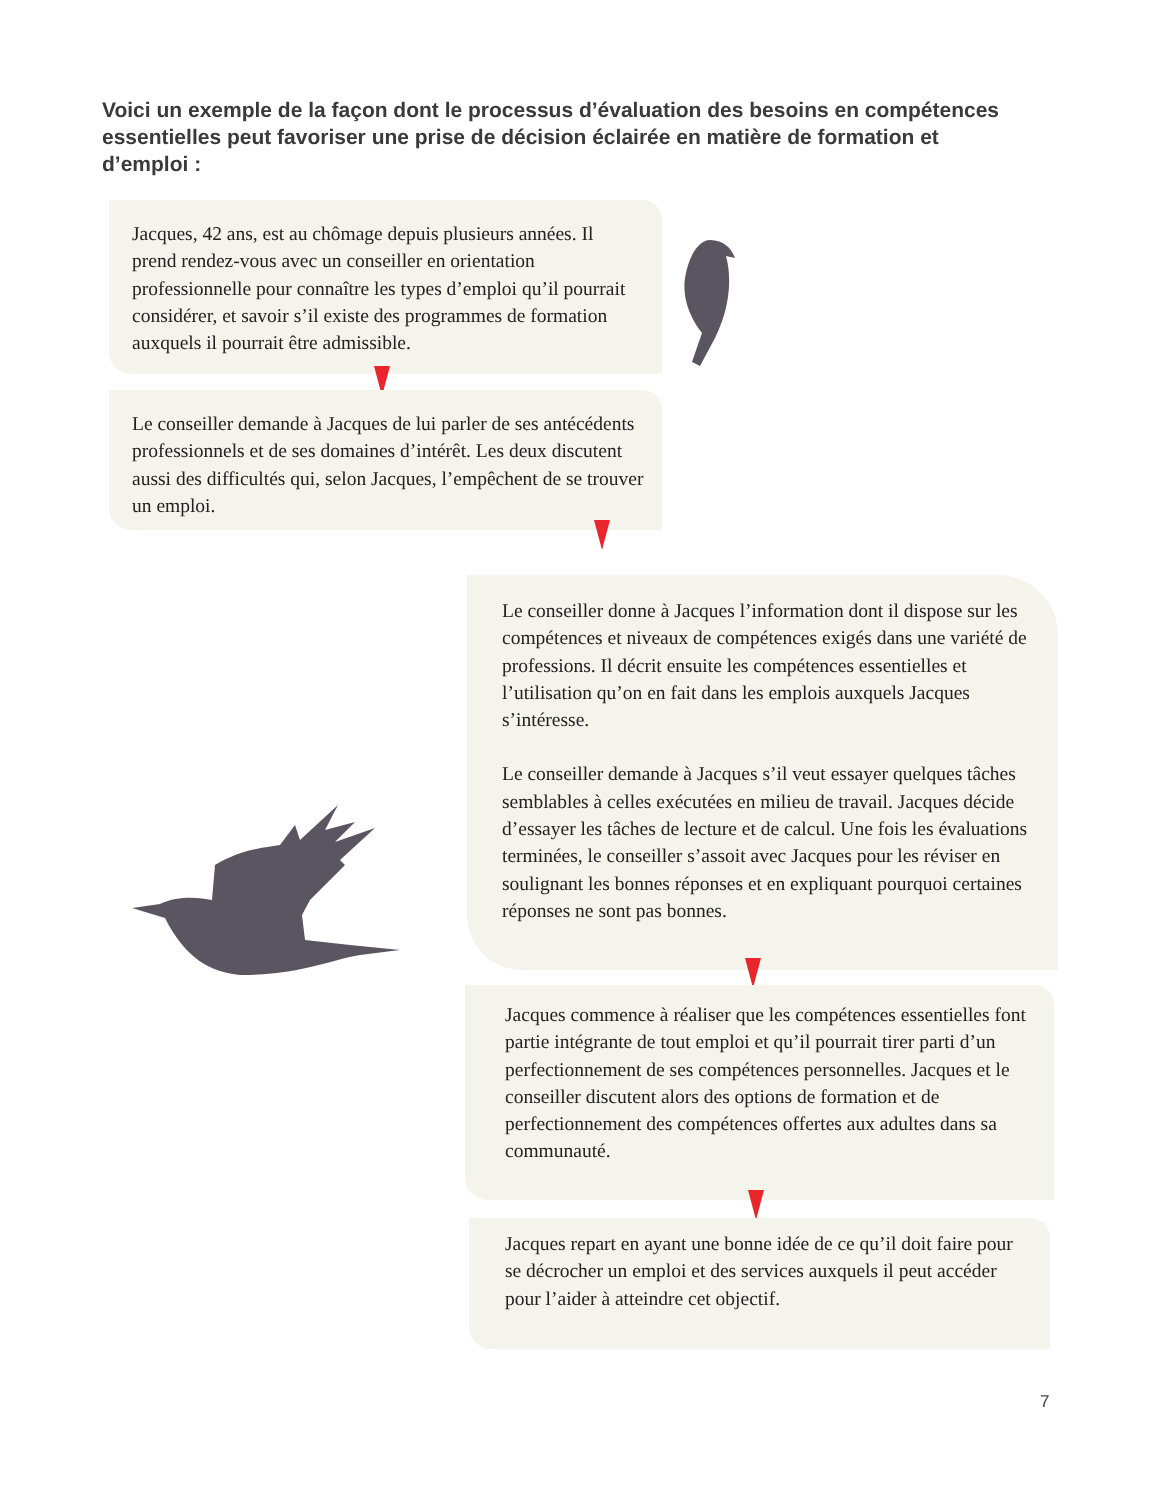Voici un exemple de la façon dont le processus d’évaluation des besoins en compétences essentielles peut favoriser une prise de décision éclairée en matière de formation et d’emploi :
Jacques, 42 ans, est au chômage depuis plusieurs années. Il prend rendez-vous avec un conseiller en orientation professionnelle pour connaître les types d’emploi qu’il pourrait considérer, et savoir s’il existe des programmes de formation auxquels il pourrait être admissible.
Le conseiller demande à Jacques de lui parler de ses antécédents professionnels et de ses domaines d’intérêt. Les deux discutent aussi des difficultés qui, selon Jacques, l’empêchent de se trouver un emploi.
Le conseiller donne à Jacques l’information dont il dispose sur les compétences et niveaux de compétences exigés dans une variété de professions. Il décrit ensuite les compétences essentielles et l’utilisation qu’on en fait dans les emplois auxquels Jacques s’intéresse.
Le conseiller demande à Jacques s’il veut essayer quelques tâches semblables à celles exécutées en milieu de travail. Jacques décide d’essayer les tâches de lecture et de calcul. Une fois les évaluations terminées, le conseiller s’assoit avec Jacques pour les réviser en soulignant les bonnes réponses et en expliquant pourquoi certaines réponses ne sont pas bonnes.
Jacques commence à réaliser que les compétences essentielles font partie intégrante de tout emploi et qu’il pourrait tirer parti d’un perfectionnement de ses compétences personnelles. Jacques et le conseiller discutent alors des options de formation et de perfectionnement des compétences offertes aux adultes dans sa communauté.
Jacques repart en ayant une bonne idée de ce qu’il doit faire pour se décrocher un emploi et des services auxquels il peut accéder pour l’aider à atteindre cet objectif.
7